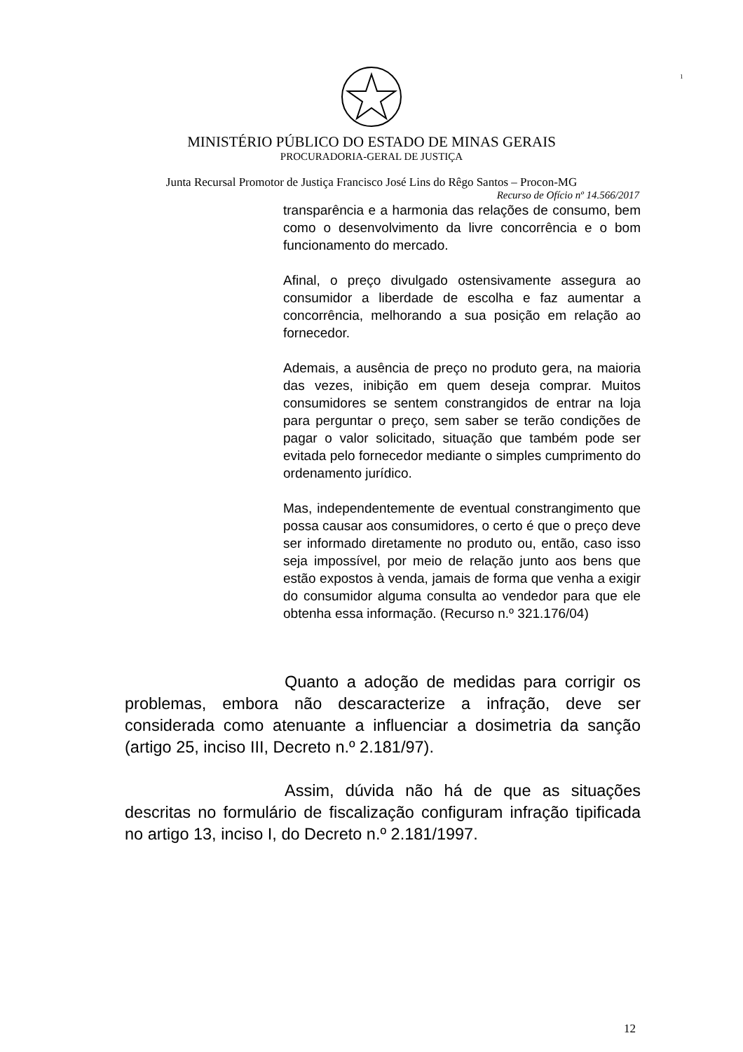1
MINISTÉRIO PÚBLICO DO ESTADO DE MINAS GERAIS
PROCURADORIA-GERAL DE JUSTIÇA
Junta Recursal Promotor de Justiça Francisco José Lins do Rêgo Santos – Procon-MG
Recurso de Ofício nº 14.566/2017
transparência e a harmonia das relações de consumo, bem como o desenvolvimento da livre concorrência e o bom funcionamento do mercado.
Afinal, o preço divulgado ostensivamente assegura ao consumidor a liberdade de escolha e faz aumentar a concorrência, melhorando a sua posição em relação ao fornecedor.
Ademais, a ausência de preço no produto gera, na maioria das vezes, inibição em quem deseja comprar. Muitos consumidores se sentem constrangidos de entrar na loja para perguntar o preço, sem saber se terão condições de pagar o valor solicitado, situação que também pode ser evitada pelo fornecedor mediante o simples cumprimento do ordenamento jurídico.
Mas, independentemente de eventual constrangimento que possa causar aos consumidores, o certo é que o preço deve ser informado diretamente no produto ou, então, caso isso seja impossível, por meio de relação junto aos bens que estão expostos à venda, jamais de forma que venha a exigir do consumidor alguma consulta ao vendedor para que ele obtenha essa informação. (Recurso n.º 321.176/04)
Quanto a adoção de medidas para corrigir os problemas, embora não descaracterize a infração, deve ser considerada como atenuante a influenciar a dosimetria da sanção (artigo 25, inciso III, Decreto n.º 2.181/97).
Assim, dúvida não há de que as situações descritas no formulário de fiscalização configuram infração tipificada no artigo 13, inciso I, do Decreto n.º 2.181/1997.
12